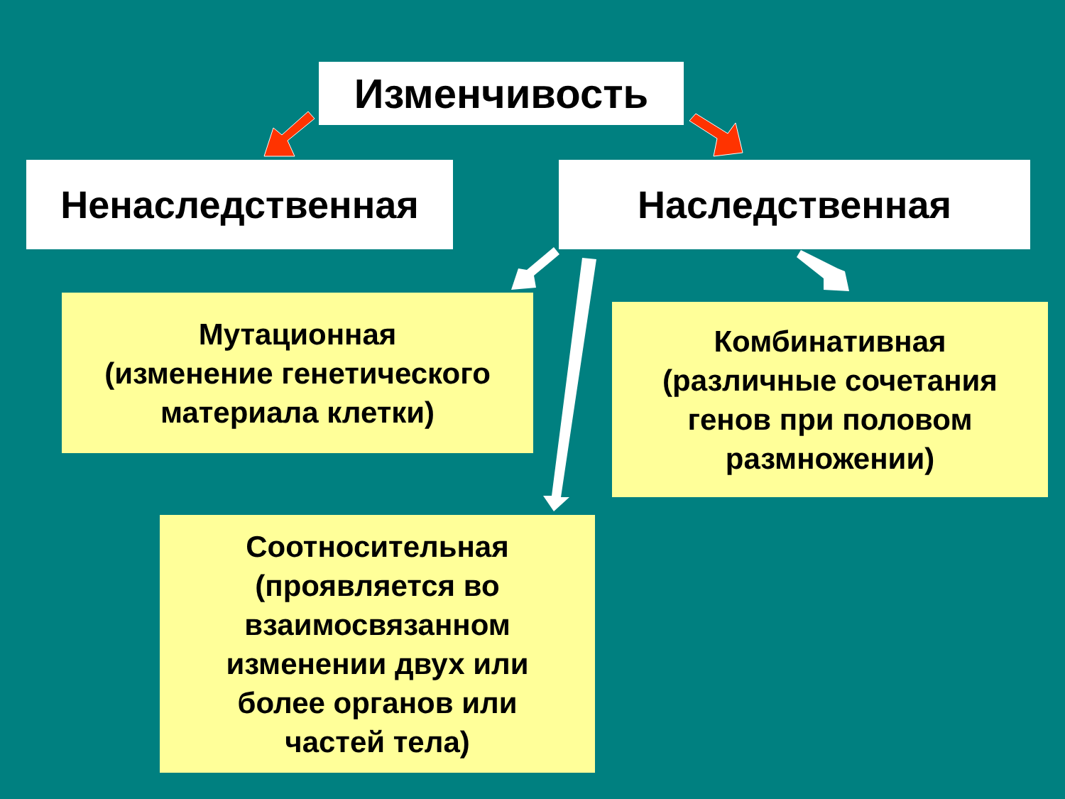Изменчивость
Ненаследственная Наследственная
Мутационная
(изменение генетического
материала клетки)
Комбинативная
(различные сочетания
генов при половом
размножении)
Соотносительная
(проявляется во
взаимосвязанном
изменении двух или
более органов или
частей тела)